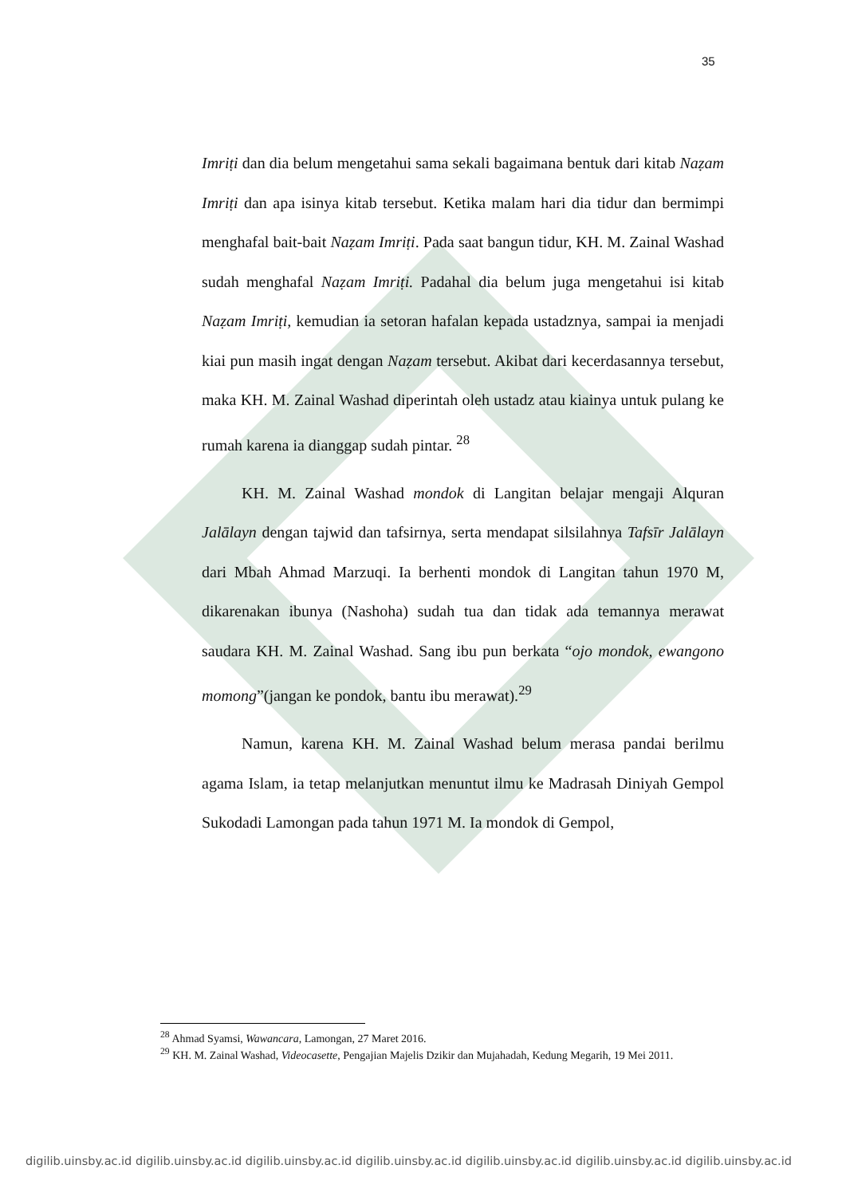35
Imriṭi dan dia belum mengetahui sama sekali bagaimana bentuk dari kitab Naẓam Imriṭi dan apa isinya kitab tersebut. Ketika malam hari dia tidur dan bermimpi menghafal bait-bait Naẓam Imriṭi. Pada saat bangun tidur, KH. M. Zainal Washad sudah menghafal Naẓam Imriṭi. Padahal dia belum juga mengetahui isi kitab Naẓam Imriṭi, kemudian ia setoran hafalan kepada ustadznya, sampai ia menjadi kiai pun masih ingat dengan Naẓam tersebut. Akibat dari kecerdasannya tersebut, maka KH. M. Zainal Washad diperintah oleh ustadz atau kiainya untuk pulang ke rumah karena ia dianggap sudah pintar. <sup>28</sup>
KH. M. Zainal Washad mondok di Langitan belajar mengaji Alquran Jalālayn dengan tajwid dan tafsirnya, serta mendapat silsilahnya Tafsīr Jalālayn dari Mbah Ahmad Marzuqi. Ia berhenti mondok di Langitan tahun 1970 M, dikarenakan ibunya (Nashoha) sudah tua dan tidak ada temannya merawat saudara KH. M. Zainal Washad. Sang ibu pun berkata “ojo mondok, ewangono momong”(jangan ke pondok, bantu ibu merawat).<sup>29</sup>
Namun, karena KH. M. Zainal Washad belum merasa pandai berilmu agama Islam, ia tetap melanjutkan menuntut ilmu ke Madrasah Diniyah Gempol Sukodadi Lamongan pada tahun 1971 M. Ia mondok di Gempol,
<sup>28</sup> Ahmad Syamsi, Wawancara, Lamongan, 27 Maret 2016.
<sup>29</sup> KH. M. Zainal Washad, Videocasette, Pengajian Majelis Dzikir dan Mujahadah, Kedung Megarih, 19 Mei 2011.
digilib.uinsby.ac.id digilib.uinsby.ac.id digilib.uinsby.ac.id digilib.uinsby.ac.id digilib.uinsby.ac.id digilib.uinsby.ac.id digilib.uinsby.ac.id